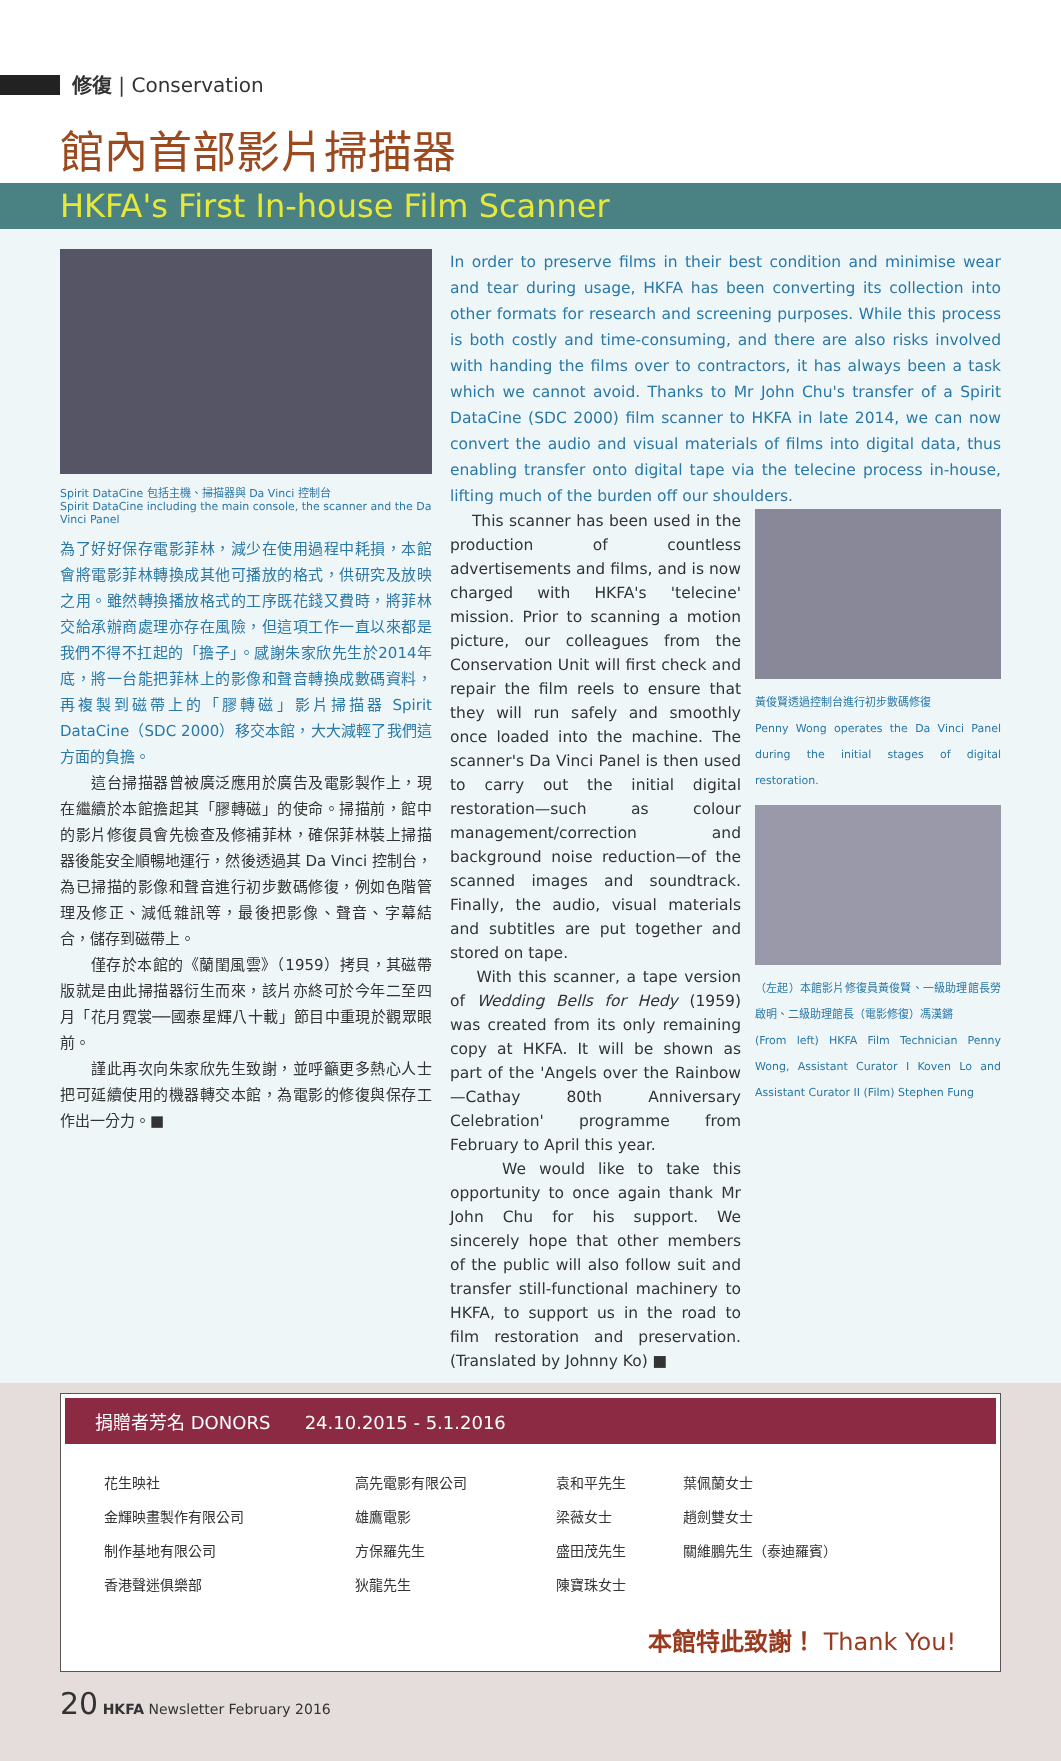修復 | Conservation
館內首部影片掃描器
HKFA's First In-house Film Scanner
Spirit DataCine 包括主機、掃描器與 Da Vinci 控制台
Spirit DataCine including the main console, the scanner and the Da Vinci Panel
為了好好保存電影菲林，減少在使用過程中耗損，本館會將電影菲林轉換成其他可播放的格式，供研究及放映之用。雖然轉換播放格式的工序既花錢又費時，將菲林交給承辦商處理亦存在風險，但這項工作一直以來都是我們不得不扛起的「擔子」。感謝朱家欣先生於2014年底，將一台能把菲林上的影像和聲音轉換成數碼資料，再複製到磁帶上的「膠轉磁」影片掃描器 Spirit DataCine（SDC 2000）移交本館，大大減輕了我們這方面的負擔。
　　這台掃描器曾被廣泛應用於廣告及電影製作上，現在繼續於本館擔起其「膠轉磁」的使命。掃描前，館中的影片修復員會先檢查及修補菲林，確保菲林裝上掃描器後能安全順暢地運行，然後透過其 Da Vinci 控制台，為已掃描的影像和聲音進行初步數碼修復，例如色階管理及修正、減低雜訊等，最後把影像、聲音、字幕結合，儲存到磁帶上。
　　僅存於本館的《蘭閨風雲》（1959）拷貝，其磁帶版就是由此掃描器衍生而來，該片亦終可於今年二至四月「花月霓裳──國泰星輝八十載」節目中重現於觀眾眼前。
　　謹此再次向朱家欣先生致謝，並呼籲更多熱心人士把可延續使用的機器轉交本館，為電影的修復與保存工作出一分力。■
In order to preserve films in their best condition and minimise wear and tear during usage, HKFA has been converting its collection into other formats for research and screening purposes. While this process is both costly and time-consuming, and there are also risks involved with handing the films over to contractors, it has always been a task which we cannot avoid. Thanks to Mr John Chu's transfer of a Spirit DataCine (SDC 2000) film scanner to HKFA in late 2014, we can now convert the audio and visual materials of films into digital data, thus enabling transfer onto digital tape via the telecine process in-house, lifting much of the burden off our shoulders.
This scanner has been used in the production of countless advertisements and films, and is now charged with HKFA's 'telecine' mission. Prior to scanning a motion picture, our colleagues from the Conservation Unit will first check and repair the film reels to ensure that they will run safely and smoothly once loaded into the machine. The scanner's Da Vinci Panel is then used to carry out the initial digital restoration—such as colour management/correction and background noise reduction—of the scanned images and soundtrack. Finally, the audio, visual materials and subtitles are put together and stored on tape.
With this scanner, a tape version of Wedding Bells for Hedy (1959) was created from its only remaining copy at HKFA. It will be shown as part of the 'Angels over the Rainbow—Cathay 80th Anniversary Celebration' programme from February to April this year.
We would like to take this opportunity to once again thank Mr John Chu for his support. We sincerely hope that other members of the public will also follow suit and transfer still-functional machinery to HKFA, to support us in the road to film restoration and preservation. (Translated by Johnny Ko) ■
黃俊賢透過控制台進行初步數碼修復
Penny Wong operates the Da Vinci Panel during the initial stages of digital restoration.
（左起）本館影片修復員黃俊賢、一級助理館長勞啟明、二級助理館長（電影修復）馮漢鏘
(From left) HKFA Film Technician Penny Wong, Assistant Curator I Koven Lo and Assistant Curator II (Film) Stephen Fung
捐贈者芳名 DONORS 24.10.2015 - 5.1.2016
| 花生映社 | 高先電影有限公司 | 袁和平先生 | 葉佩蘭女士 |
| 金輝映畫製作有限公司 | 雄鷹電影 | 梁薇女士 | 趙劍雙女士 |
| 制作基地有限公司 | 方保羅先生 | 盛田茂先生 | 關維鵬先生（泰迪羅賓） |
| 香港聲迷俱樂部 | 狄龍先生 | 陳寶珠女士 | |
本館特此致謝！ Thank You!
20 HKFA Newsletter February 2016